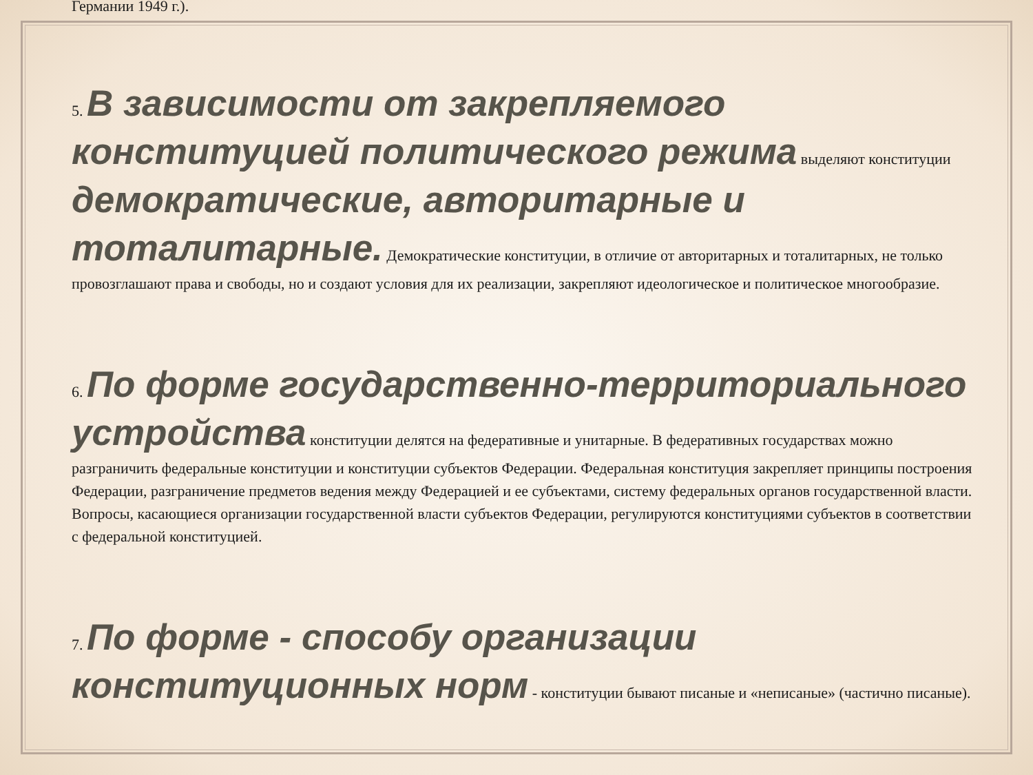Германии 1949 г.).
5. В зависимости от закрепляемого конституцией политического режима выделяют конституции демократические, авторитарные и тоталитарные. Демократические конституции, в отличие от авторитарных и тоталитарных, не только провозглашают права и свободы, но и создают условия для их реализации, закрепляют идеологическое и политическое многообразие.
6. По форме государственно-территориального устройства конституции делятся на федеративные и унитарные. В федеративных государствах можно разграничить федеральные конституции и конституции субъектов Федерации. Федеральная конституция закрепляет принципы построения Федерации, разграничение предметов ведения между Федерацией и ее субъектами, систему федеральных органов государственной власти. Вопросы, касающиеся организации государственной власти субъектов Федерации, регулируются конституциями субъектов в соответствии с федеральной конституцией.
7. По форме - способу организации конституционных норм - конституции бывают писаные и «неписаные» (частично писаные).